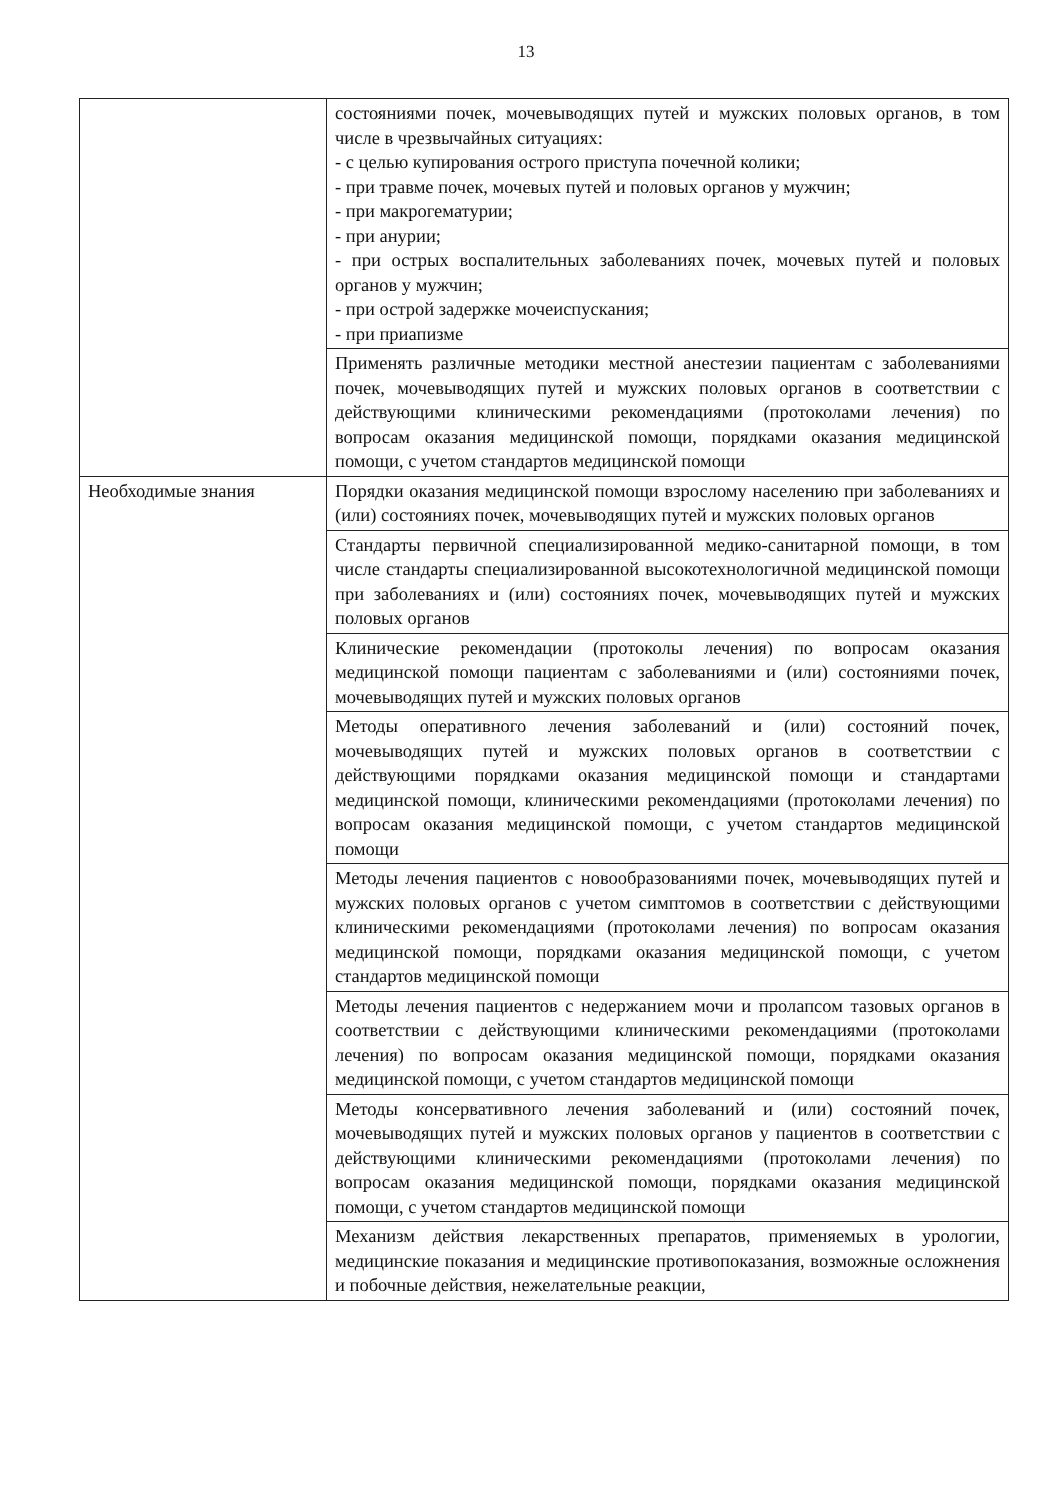13
| | состояниями почек, мочевыводящих путей и мужских половых органов, в том числе в чрезвычайных ситуациях: - с целью купирования острого приступа почечной колики; - при травме почек, мочевых путей и половых органов у мужчин; - при макрогематурии; - при анурии; - при острых воспалительных заболеваниях почек, мочевых путей и половых органов у мужчин; - при острой задержке мочеиспускания; - при приапизме |
| | Применять различные методики местной анестезии пациентам с заболеваниями почек, мочевыводящих путей и мужских половых органов в соответствии с действующими клиническими рекомендациями (протоколами лечения) по вопросам оказания медицинской помощи, порядками оказания медицинской помощи, с учетом стандартов медицинской помощи |
| Необходимые знания | Порядки оказания медицинской помощи взрослому населению при заболеваниях и (или) состояниях почек, мочевыводящих путей и мужских половых органов |
| | Стандарты первичной специализированной медико-санитарной помощи, в том числе стандарты специализированной высокотехнологичной медицинской помощи при заболеваниях и (или) состояниях почек, мочевыводящих путей и мужских половых органов |
| | Клинические рекомендации (протоколы лечения) по вопросам оказания медицинской помощи пациентам с заболеваниями и (или) состояниями почек, мочевыводящих путей и мужских половых органов |
| | Методы оперативного лечения заболеваний и (или) состояний почек, мочевыводящих путей и мужских половых органов в соответствии с действующими порядками оказания медицинской помощи и стандартами медицинской помощи, клиническими рекомендациями (протоколами лечения) по вопросам оказания медицинской помощи, с учетом стандартов медицинской помощи |
| | Методы лечения пациентов с новообразованиями почек, мочевыводящих путей и мужских половых органов с учетом симптомов в соответствии с действующими клиническими рекомендациями (протоколами лечения) по вопросам оказания медицинской помощи, порядками оказания медицинской помощи, с учетом стандартов медицинской помощи |
| | Методы лечения пациентов с недержанием мочи и пролапсом тазовых органов в соответствии с действующими клиническими рекомендациями (протоколами лечения) по вопросам оказания медицинской помощи, порядками оказания медицинской помощи, с учетом стандартов медицинской помощи |
| | Методы консервативного лечения заболеваний и (или) состояний почек, мочевыводящих путей и мужских половых органов у пациентов в соответствии с действующими клиническими рекомендациями (протоколами лечения) по вопросам оказания медицинской помощи, порядками оказания медицинской помощи, с учетом стандартов медицинской помощи |
| | Механизм действия лекарственных препаратов, применяемых в урологии, медицинские показания и медицинские противопоказания, возможные осложнения и побочные действия, нежелательные реакции, |